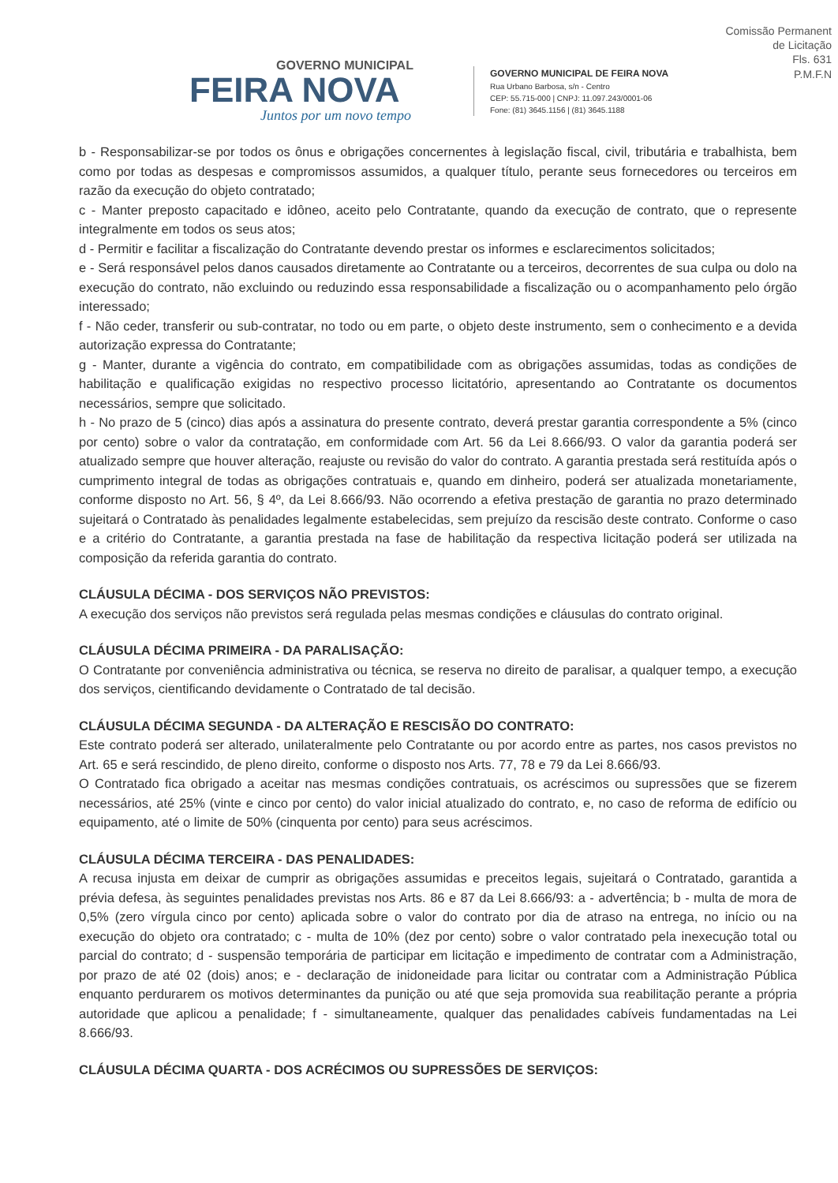Comissão Permanent
de Licitação
Fls. 631
P.M.F.N
GOVERNO MUNICIPAL
FEIRA NOVA
Juntos por um novo tempo
GOVERNO MUNICIPAL DE FEIRA NOVA
Rua Urbano Barbosa, s/n - Centro
CEP: 55.715-000 | CNPJ: 11.097.243/0001-06
Fone: (81) 3645.1156 | (81) 3645.1188
b - Responsabilizar-se por todos os ônus e obrigações concernentes à legislação fiscal, civil, tributária e trabalhista, bem como por todas as despesas e compromissos assumidos, a qualquer título, perante seus fornecedores ou terceiros em razão da execução do objeto contratado;
c - Manter preposto capacitado e idôneo, aceito pelo Contratante, quando da execução de contrato, que o represente integralmente em todos os seus atos;
d - Permitir e facilitar a fiscalização do Contratante devendo prestar os informes e esclarecimentos solicitados;
e - Será responsável pelos danos causados diretamente ao Contratante ou a terceiros, decorrentes de sua culpa ou dolo na execução do contrato, não excluindo ou reduzindo essa responsabilidade a fiscalização ou o acompanhamento pelo órgão interessado;
f - Não ceder, transferir ou sub-contratar, no todo ou em parte, o objeto deste instrumento, sem o conhecimento e a devida autorização expressa do Contratante;
g - Manter, durante a vigência do contrato, em compatibilidade com as obrigações assumidas, todas as condições de habilitação e qualificação exigidas no respectivo processo licitatório, apresentando ao Contratante os documentos necessários, sempre que solicitado.
h - No prazo de 5 (cinco) dias após a assinatura do presente contrato, deverá prestar garantia correspondente a 5% (cinco por cento) sobre o valor da contratação, em conformidade com Art. 56 da Lei 8.666/93. O valor da garantia poderá ser atualizado sempre que houver alteração, reajuste ou revisão do valor do contrato. A garantia prestada será restituída após o cumprimento integral de todas as obrigações contratuais e, quando em dinheiro, poderá ser atualizada monetariamente, conforme disposto no Art. 56, § 4º, da Lei 8.666/93. Não ocorrendo a efetiva prestação de garantia no prazo determinado sujeitará o Contratado às penalidades legalmente estabelecidas, sem prejuízo da rescisão deste contrato. Conforme o caso e a critério do Contratante, a garantia prestada na fase de habilitação da respectiva licitação poderá ser utilizada na composição da referida garantia do contrato.
CLÁUSULA DÉCIMA - DOS SERVIÇOS NÃO PREVISTOS:
A execução dos serviços não previstos será regulada pelas mesmas condições e cláusulas do contrato original.
CLÁUSULA DÉCIMA PRIMEIRA - DA PARALISAÇÃO:
O Contratante por conveniência administrativa ou técnica, se reserva no direito de paralisar, a qualquer tempo, a execução dos serviços, cientificando devidamente o Contratado de tal decisão.
CLÁUSULA DÉCIMA SEGUNDA - DA ALTERAÇÃO E RESCISÃO DO CONTRATO:
Este contrato poderá ser alterado, unilateralmente pelo Contratante ou por acordo entre as partes, nos casos previstos no Art. 65 e será rescindido, de pleno direito, conforme o disposto nos Arts. 77, 78 e 79 da Lei 8.666/93.
O Contratado fica obrigado a aceitar nas mesmas condições contratuais, os acréscimos ou supressões que se fizerem necessários, até 25% (vinte e cinco por cento) do valor inicial atualizado do contrato, e, no caso de reforma de edifício ou equipamento, até o limite de 50% (cinquenta por cento) para seus acréscimos.
CLÁUSULA DÉCIMA TERCEIRA - DAS PENALIDADES:
A recusa injusta em deixar de cumprir as obrigações assumidas e preceitos legais, sujeitará o Contratado, garantida a prévia defesa, às seguintes penalidades previstas nos Arts. 86 e 87 da Lei 8.666/93: a - advertência; b - multa de mora de 0,5% (zero vírgula cinco por cento) aplicada sobre o valor do contrato por dia de atraso na entrega, no início ou na execução do objeto ora contratado; c - multa de 10% (dez por cento) sobre o valor contratado pela inexecução total ou parcial do contrato; d - suspensão temporária de participar em licitação e impedimento de contratar com a Administração, por prazo de até 02 (dois) anos; e - declaração de inidoneidade para licitar ou contratar com a Administração Pública enquanto perdurarem os motivos determinantes da punição ou até que seja promovida sua reabilitação perante a própria autoridade que aplicou a penalidade; f - simultaneamente, qualquer das penalidades cabíveis fundamentadas na Lei 8.666/93.
CLÁUSULA DÉCIMA QUARTA - DOS ACRÉCIMOS OU SUPRESSÕES DE SERVIÇOS: